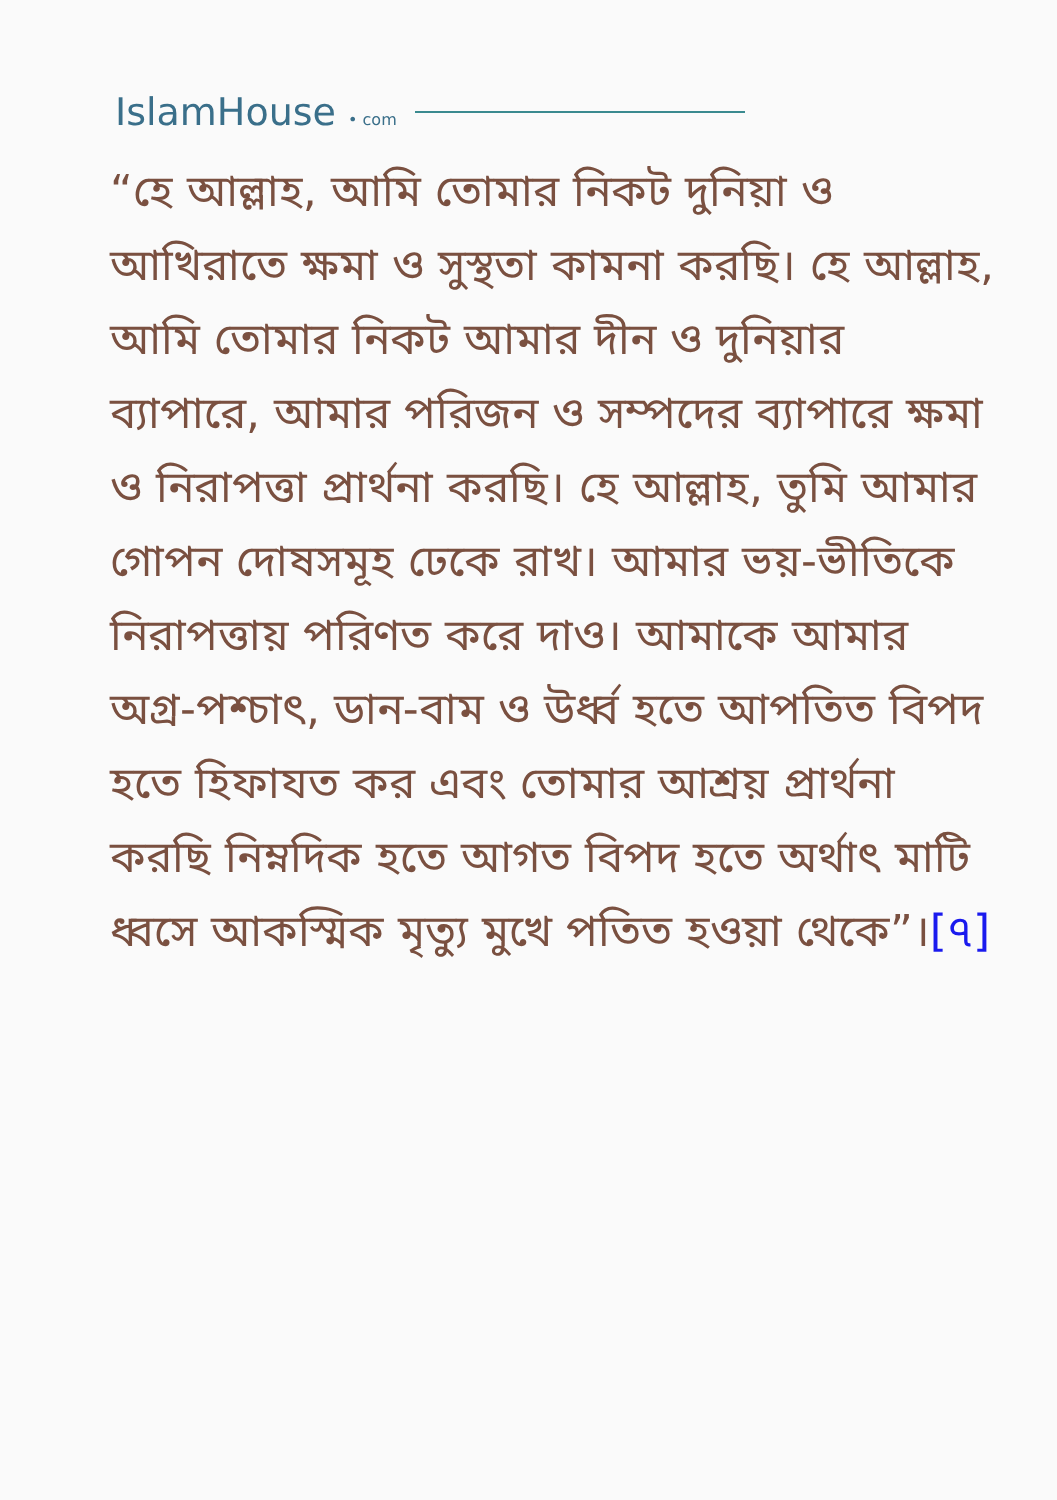IslamHouse • com
“হে আল্লাহ, আমি তোমার নিকট দুনিয়া ও আখিরাতে ক্ষমা ও সুস্থতা কামনা করছি। হে আল্লাহ, আমি তোমার নিকট আমার দীন ও দুনিয়ার ব্যাপারে, আমার পরিজন ও সম্পদের ব্যাপারে ক্ষমা ও নিরাপত্তা প্রার্থনা করছি। হে আল্লাহ, তুমি আমার গোপন দোষসমূহ ঢেকে রাখ। আমার ভয়-ভীতিকে নিরাপত্তায় পরিণত করে দাও। আমাকে আমার অগ্র-পশ্চাৎ, ডান-বাম ও উর্ধ্ব হতে আপতিত বিপদ হতে হিফাযত কর এবং তোমার আশ্রয় প্রার্থনা করছি নিম্নদিক হতে আগত বিপদ হতে অর্থাৎ মাটি ধ্বসে আকস্মিক মৃত্যু মুখে পতিত হওয়া থেকে”।[৭]